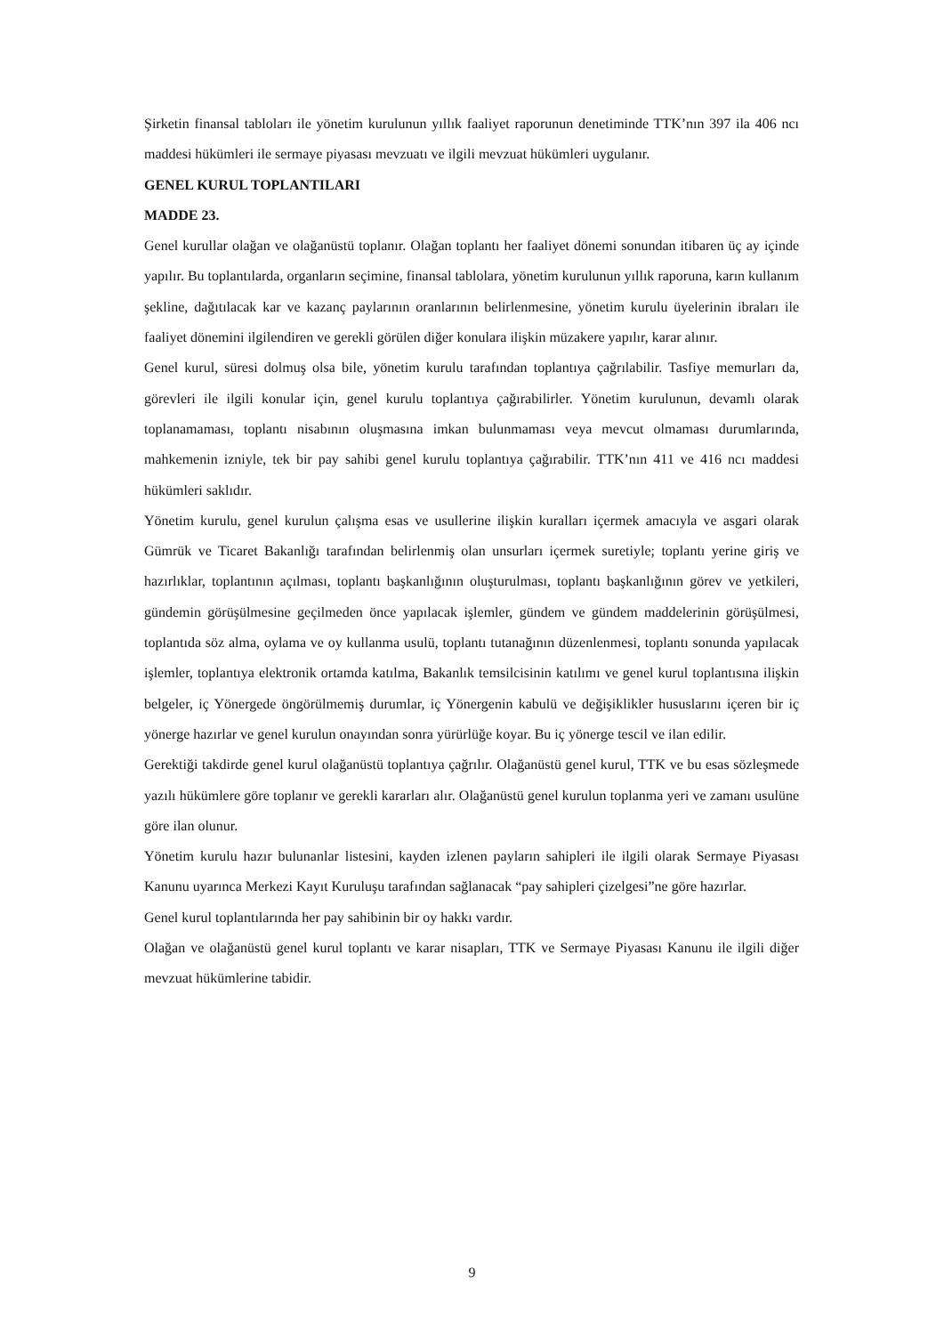Şirketin finansal tabloları ile yönetim kurulunun yıllık faaliyet raporunun denetiminde TTK’nın 397 ila 406 ncı maddesi hükümleri ile sermaye piyasası mevzuatı ve ilgili mevzuat hükümleri uygulanır.
GENEL KURUL TOPLANTILARI
MADDE 23.
Genel kurullar olağan ve olağanüstü toplanır. Olağan toplantı her faaliyet dönemi sonundan itibaren üç ay içinde yapılır. Bu toplantılarda, organların seçimine, finansal tablolara, yönetim kurulunun yıllık raporuna, karın kullanım şekline, dağıtılacak kar ve kazanç paylarının oranlarının belirlenmesine, yönetim kurulu üyelerinin ibraları ile faaliyet dönemini ilgilendiren ve gerekli görülen diğer konulara ilişkin müzakere yapılır, karar alınır.
Genel kurul, süresi dolmuş olsa bile, yönetim kurulu tarafından toplantıya çağrılabilir. Tasfiye memurları da, görevleri ile ilgili konular için, genel kurulu toplantıya çağırabilirler. Yönetim kurulunun, devamlı olarak toplanamaması, toplantı nisabının oluşmasına imkan bulunmaması veya mevcut olmaması durumlarında, mahkemenin izniyle, tek bir pay sahibi genel kurulu toplantıya çağırabilir. TTK’nın 411 ve 416 ncı maddesi hükümleri saklıdır.
Yönetim kurulu, genel kurulun çalışma esas ve usullerine ilişkin kuralları içermek amacıyla ve asgari olarak Gümrük ve Ticaret Bakanlığı tarafından belirlenmiş olan unsurları içermek suretiyle; toplantı yerine giriş ve hazırlıklar, toplantının açılması, toplantı başkanlığının oluşturulması, toplantı başkanlığının görev ve yetkileri, gündemin görüşülmesine geçilmeden önce yapılacak işlemler, gündem ve gündem maddelerinin görüşülmesi, toplantıda söz alma, oylama ve oy kullanma usulü, toplantı tutanağının düzenlenmesi, toplantı sonunda yapılacak işlemler, toplantıya elektronik ortamda katılma, Bakanlık temsilcisinin katılımı ve genel kurul toplantısına ilişkin belgeler, iç Yönergede öngörülmemiş durumlar, iç Yönergenin kabulü ve değişiklikler hususlarını içeren bir iç yönerge hazırlar ve genel kurulun onayından sonra yürürlüğe koyar. Bu iç yönerge tescil ve ilan edilir.
Gerektiği takdirde genel kurul olağanüstü toplantıya çağrılır. Olağanüstü genel kurul, TTK ve bu esas sözleşmede yazılı hükümlere göre toplanır ve gerekli kararları alır. Olağanüstü genel kurulun toplanma yeri ve zamanı usulüne göre ilan olunur.
Yönetim kurulu hazır bulunanlar listesini, kayden izlenen payların sahipleri ile ilgili olarak Sermaye Piyasası Kanunu uyarınca Merkezi Kayıt Kuruluşu tarafından sağlanacak “pay sahipleri çizelgesi”ne göre hazırlar.
Genel kurul toplantılarında her pay sahibinin bir oy hakkı vardır.
Olağan ve olağanüstü genel kurul toplantı ve karar nisapları, TTK ve Sermaye Piyasası Kanunu ile ilgili diğer mevzuat hükümlerine tabidir.
9